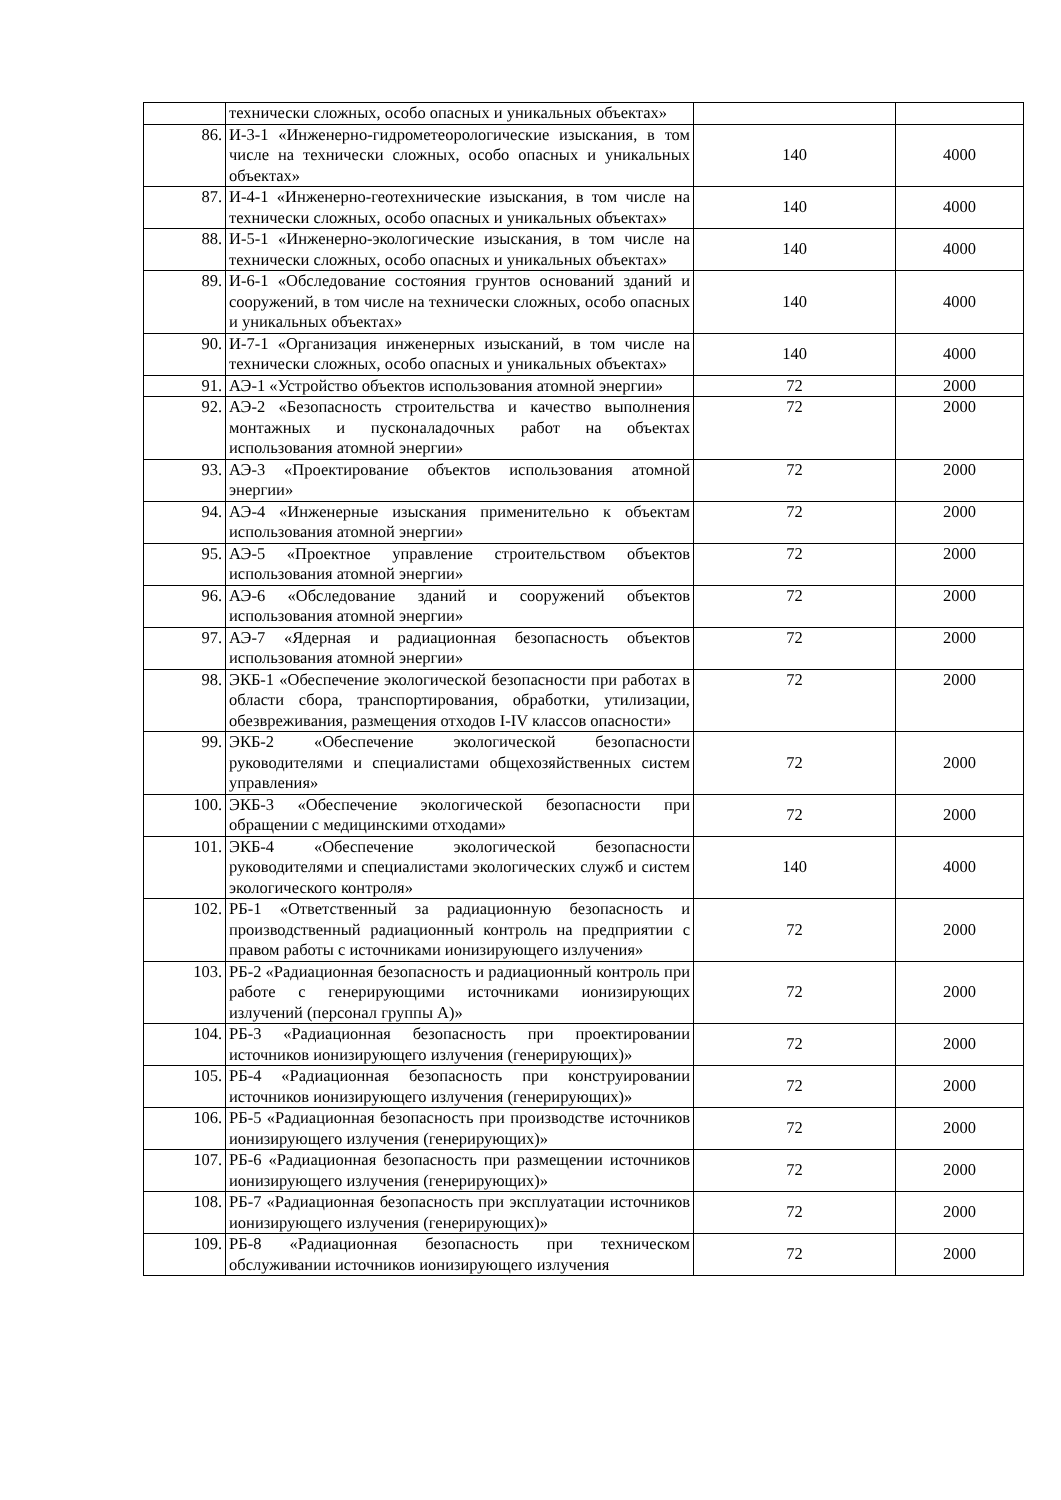| | технически сложных, особо опасных и уникальных объектах» | | |
| 86. | И-3-1 «Инженерно-гидрометеорологические изыскания, в том числе на технически сложных, особо опасных и уникальных объектах» | 140 | 4000 |
| 87. | И-4-1 «Инженерно-геотехнические изыскания, в том числе на технически сложных, особо опасных и уникальных объектах» | 140 | 4000 |
| 88. | И-5-1 «Инженерно-экологические изыскания, в том числе на технически сложных, особо опасных и уникальных объектах» | 140 | 4000 |
| 89. | И-6-1 «Обследование состояния грунтов оснований зданий и сооружений, в том числе на технически сложных, особо опасных и уникальных объектах» | 140 | 4000 |
| 90. | И-7-1 «Организация инженерных изысканий, в том числе на технически сложных, особо опасных и уникальных объектах» | 140 | 4000 |
| 91. | АЭ-1 «Устройство объектов использования атомной энергии» | 72 | 2000 |
| 92. | АЭ-2 «Безопасность строительства и качество выполнения монтажных и пусконаладочных работ на объектах использования атомной энергии» | 72 | 2000 |
| 93. | АЭ-3 «Проектирование объектов использования атомной энергии» | 72 | 2000 |
| 94. | АЭ-4 «Инженерные изыскания применительно к объектам использования атомной энергии» | 72 | 2000 |
| 95. | АЭ-5 «Проектное управление строительством объектов использования атомной энергии» | 72 | 2000 |
| 96. | АЭ-6 «Обследование зданий и сооружений объектов использования атомной энергии» | 72 | 2000 |
| 97. | АЭ-7 «Ядерная и радиационная безопасность объектов использования атомной энергии» | 72 | 2000 |
| 98. | ЭКБ-1 «Обеспечение экологической безопасности при работах в области сбора, транспортирования, обработки, утилизации, обезвреживания, размещения отходов I-IV классов опасности» | 72 | 2000 |
| 99. | ЭКБ-2 «Обеспечение экологической безопасности руководителями и специалистами общехозяйственных систем управления» | 72 | 2000 |
| 100. | ЭКБ-3 «Обеспечение экологической безопасности при обращении с медицинскими отходами» | 72 | 2000 |
| 101. | ЭКБ-4 «Обеспечение экологической безопасности руководителями и специалистами экологических служб и систем экологического контроля» | 140 | 4000 |
| 102. | РБ-1 «Ответственный за радиационную безопасность и производственный радиационный контроль на предприятии с правом работы с источниками ионизирующего излучения» | 72 | 2000 |
| 103. | РБ-2 «Радиационная безопасность и радиационный контроль при работе с генерирующими источниками ионизирующих излучений (персонал группы А)» | 72 | 2000 |
| 104. | РБ-3 «Радиационная безопасность при проектировании источников ионизирующего излучения (генерирующих)» | 72 | 2000 |
| 105. | РБ-4 «Радиационная безопасность при конструировании источников ионизирующего излучения (генерирующих)» | 72 | 2000 |
| 106. | РБ-5 «Радиационная безопасность при производстве источников ионизирующего излучения (генерирующих)» | 72 | 2000 |
| 107. | РБ-6 «Радиационная безопасность при размещении источников ионизирующего излучения (генерирующих)» | 72 | 2000 |
| 108. | РБ-7 «Радиационная безопасность при эксплуатации источников ионизирующего излучения (генерирующих)» | 72 | 2000 |
| 109. | РБ-8 «Радиационная безопасность при техническом обслуживании источников ионизирующего излучения | 72 | 2000 |